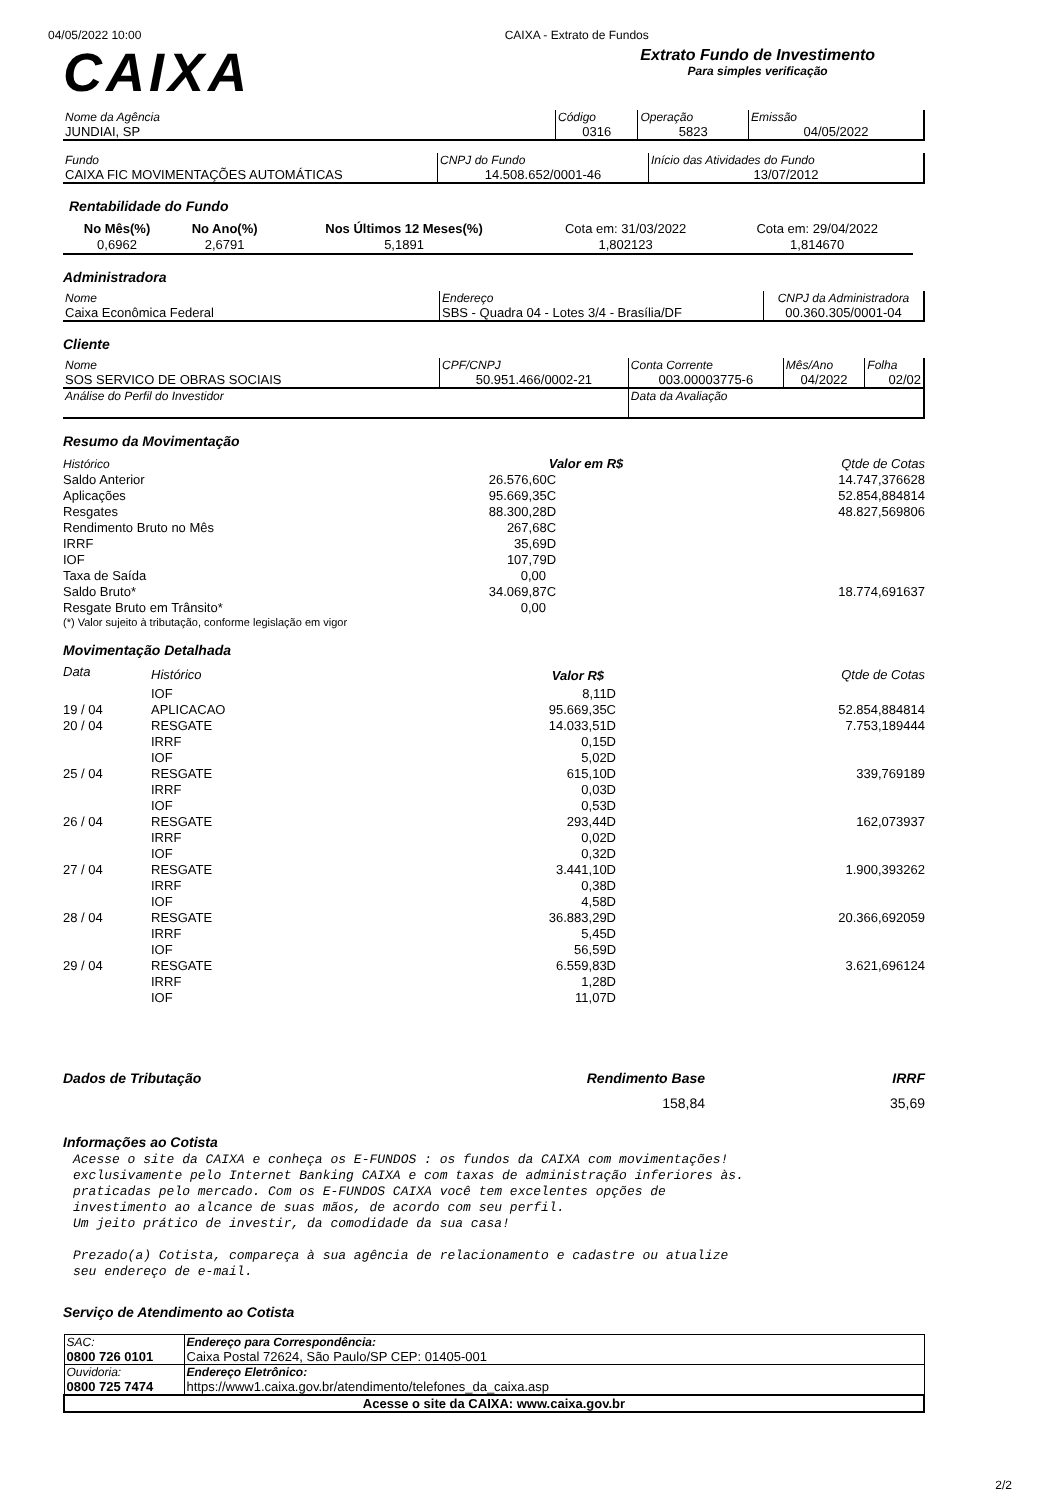04/05/2022 10:00 CAIXA - Extrato de Fundos
CAIXA
Extrato Fundo de Investimento
Para simples verificação
| Nome da Agência JUNDIAI, SP | Código 0316 | Operação 5823 | Emissão 04/05/2022 |
| Fundo CAIXA FIC MOVIMENTAÇÕES AUTOMÁTICAS | CNPJ do Fundo 14.508.652/0001-46 | Início das Atividades do Fundo 13/07/2012 |
Rentabilidade do Fundo
| No Mês(%) | No Ano(%) | Nos Últimos 12 Meses(%) | Cota em: 31/03/2022 | Cota em: 29/04/2022 |
| 0,6962 | 2,6791 | 5,1891 | 1,802123 | 1,814670 |
Administradora
| Nome Caixa Econômica Federal | Endereço SBS - Quadra 04 - Lotes 3/4 - Brasília/DF | CNPJ da Administradora 00.360.305/0001-04 |
Cliente
| Nome SOS SERVICO DE OBRAS SOCIAIS | CPF/CNPJ 50.951.466/0002-21 | Conta Corrente 003.00003775-6 | Mês/Ano 04/2022 | Folha 02/02 |
| Análise do Perfil do Investidor | | Data da Avaliação | | |
Resumo da Movimentação
| Histórico | Valor em R$ | Qtde de Cotas |
| Saldo Anterior | 26.576,60C | 14.747,376628 |
| Aplicações | 95.669,35C | 52.854,884814 |
| Resgates | 88.300,28D | 48.827,569806 |
| Rendimento Bruto no Mês | 267,68C | |
| IRRF | 35,69D | |
| IOF | 107,79D | |
| Taxa de Saída | 0,00 | |
| Saldo Bruto* | 34.069,87C | 18.774,691637 |
| Resgate Bruto em Trânsito* | 0,00 | |
| (*) Valor sujeito à tributação, conforme legislação em vigor | | |
Movimentação Detalhada
| Data | Histórico | Valor R$ | Qtde de Cotas |
| | IOF | 8,11D | |
| 19 / 04 | APLICACAO | 95.669,35C | 52.854,884814 |
| 20 / 04 | RESGATE | 14.033,51D | 7.753,189444 |
| | IRRF | 0,15D | |
| | IOF | 5,02D | |
| 25 / 04 | RESGATE | 615,10D | 339,769189 |
| | IRRF | 0,03D | |
| | IOF | 0,53D | |
| 26 / 04 | RESGATE | 293,44D | 162,073937 |
| | IRRF | 0,02D | |
| | IOF | 0,32D | |
| 27 / 04 | RESGATE | 3.441,10D | 1.900,393262 |
| | IRRF | 0,38D | |
| | IOF | 4,58D | |
| 28 / 04 | RESGATE | 36.883,29D | 20.366,692059 |
| | IRRF | 5,45D | |
| | IOF | 56,59D | |
| 29 / 04 | RESGATE | 6.559,83D | 3.621,696124 |
| | IRRF | 1,28D | |
| | IOF | 11,07D | |
| Dados de Tributação | Rendimento Base | IRRF |
| | 158,84 | 35,69 |
Informações ao Cotista
Acesse o site da CAIXA e conheça os E-FUNDOS : os fundos da CAIXA com movimentações! exclusivamente pelo Internet Banking CAIXA e com taxas de administração inferiores às. praticadas pelo mercado. Com os E-FUNDOS CAIXA você tem excelentes opções de investimento ao alcance de suas mãos, de acordo com seu perfil. Um jeito prático de investir, da comodidade da sua casa! Prezado(a) Cotista, compareça à sua agência de relacionamento e cadastre ou atualize seu endereço de e-mail.
Serviço de Atendimento ao Cotista
| SAC: 0800 726 0101 | Endereço para Correspondência: Caixa Postal 72624, São Paulo/SP CEP: 01405-001 |
| Ouvidoria: 0800 725 7474 | Endereço Eletrônico: https://www1.caixa.gov.br/atendimento/telefones_da_caixa.asp |
| Acesse o site da CAIXA: www.caixa.gov.br | |
2/2